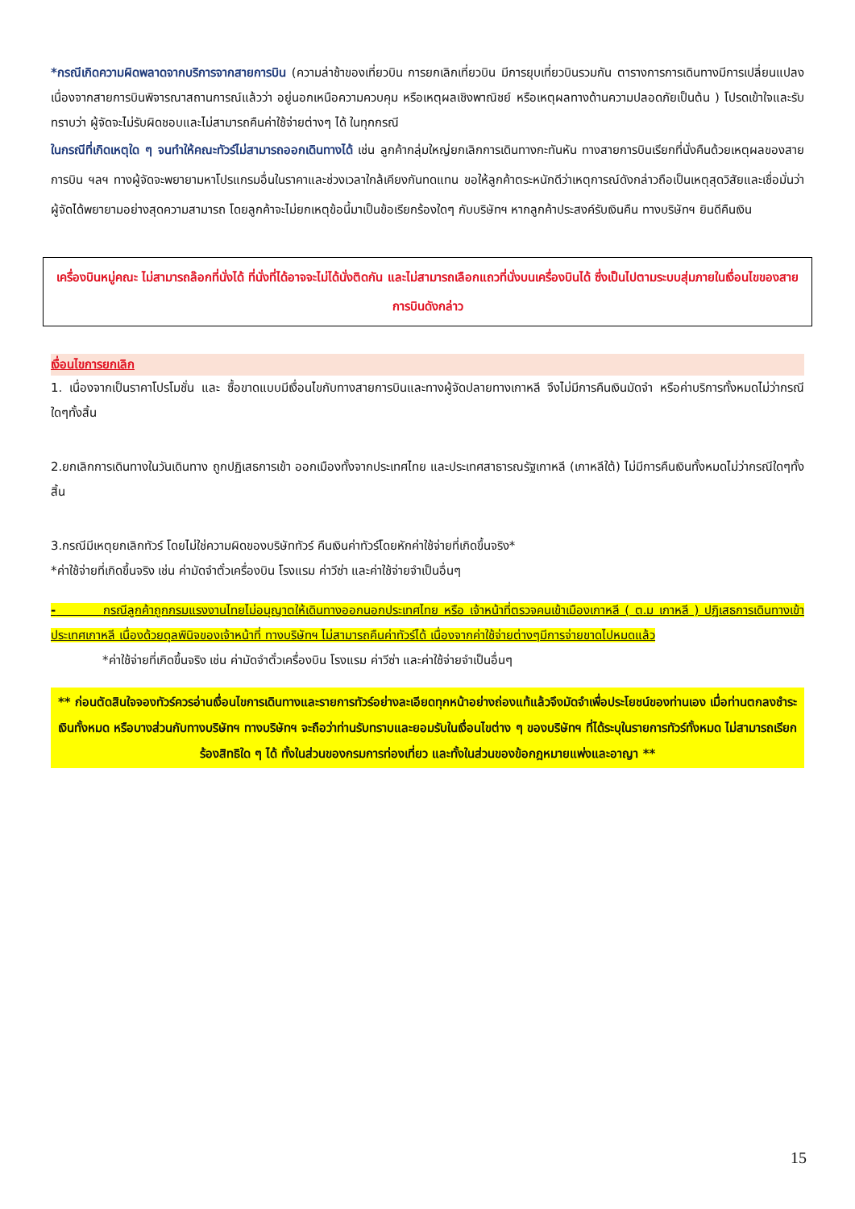*กรณีเกิดความผิดพลาดจากบริการจากสายการบิน (ความล่าช้าของเที่ยวบิน การยกเลิกเที่ยวบิน มีการยุบเที่ยวบินรวมกัน ตารางการการเดินทางมีการเปลี่ยนแปลง เนื่องจากสายการบินพิจารณาสถานการณ์แล้วว่า อยู่นอกเหนือความควบคุม หรือเหตุผลเชิงพาณิชย์ หรือเหตุผลทางด้านความปลอดภัยเป็นต้น ) โปรดเข้าใจและรับทราบว่า ผู้จัดจะไม่รับผิดชอบและไม่สามารถคืนค่าใช้จ่ายต่างๆ ได้ ในทุกกรณี
ในกรณีที่เกิดเหตุใด ๆ จนทำให้คณะทัวร์ไม่สามารถออกเดินทางได้ เช่น ลูกค้ากลุ่มใหญ่ยกเลิกการเดินทางกะทันหัน ทางสายการบินเรียกที่นั่งคืนด้วยเหตุผลของสายการบิน ฯลฯ ทางผู้จัดจะพยายามหาโปรแกรมอื่นในราคาและช่วงเวลาใกล้เคียงกันทดแทน ขอให้ลูกค้าตระหนักดีว่าเหตุการณ์ดังกล่าวถือเป็นเหตุสุดวิสัยและเชื่อมั่นว่าผู้จัดได้พยายามอย่างสุดความสามารถ โดยลูกค้าจะไม่ยกเหตุข้อนี้มาเป็นข้อเรียกร้องใดๆ กับบริษัทฯ หากลูกค้าประสงค์รับเงินคืน ทางบริษัทฯ ยินดีคืนเงิน
เครื่องบินหมู่คณะ ไม่สามารถล๊อกที่นั่งได้ ที่นั่งที่ได้อาจจะไม่ได้นั่งติดกัน และไม่สามารถเลือกแถวที่นั่งบนเครื่องบินได้ ซึ่งเป็นไปตามระบบสุ่มภายในเงื่อนไขของสายการบินดังกล่าว
เงื่อนไขการยกเลิก
1. เนื่องจากเป็นราคาโปรโมชั่น และ ซื้อขาดแบบมีเงื่อนไขกับทางสายการบินและทางผู้จัดปลายทางเกาหลี จึงไม่มีการคืนเงินมัดจำ หรือค่าบริการทั้งหมดไม่ว่ากรณีใดๆทั้งสิ้น
2.ยกเลิกการเดินทางในวันเดินทาง ถูกปฏิเสธการเข้า ออกเมืองทั้งจากประเทศไทย และประเทศสาธารณรัฐเกาหลี (เกาหลีใต้) ไม่มีการคืนเงินทั้งหมดไม่ว่ากรณีใดๆทั้งสิ้น
3.กรณีมีเหตุยกเลิกทัวร์ โดยไม่ใช่ความผิดของบริษัททัวร์ คืนเงินค่าทัวร์โดยหักค่าใช้จ่ายที่เกิดขึ้นจริง*
*ค่าใช้จ่ายที่เกิดขึ้นจริง เช่น ค่ามัดจำตั๋วเครื่องบิน โรงแรม ค่าวีซ่า และค่าใช้จ่ายจำเป็นอื่นๆ
- กรณีลูกค้าถูกกรมแรงงานไทยไม่อนุญาตให้เดินทางออกนอกประเทศไทย หรือ เจ้าหน้าที่ตรวจคนเข้าเมืองเกาหลี ( ต.ม เกาหลี ) ปฏิเสธการเดินทางเข้าประเทศเกาหลี เนื่องด้วยดุลพินิจของเจ้าหน้าที่ ทางบริษัทฯ ไม่สามารถคืนค่าทัวร์ได้ เนื่องจากค่าใช้จ่ายต่างๆมีการจ่ายขาดไปหมดแล้ว
*ค่าใช้จ่ายที่เกิดขึ้นจริง เช่น ค่ามัดจำตั๋วเครื่องบิน โรงแรม ค่าวีซ่า และค่าใช้จ่ายจำเป็นอื่นๆ
** ก่อนตัดสินใจจองทัวร์ควรอ่านเงื่อนไขการเดินทางและรายการทัวร์อย่างละเอียดทุกหน้าอย่างถ่องแท้แล้วจึงมัดจำเพื่อประโยชน์ของท่านเอง เมื่อท่านตกลงชำระเงินทั้งหมด หรือบางส่วนกับทางบริษัทฯ ทางบริษัทฯ จะถือว่าท่านรับทราบและยอมรับในเงื่อนไขต่าง ๆ ของบริษัทฯ ที่ได้ระบุในรายการทัวร์ทั้งหมด ไม่สามารถเรียกร้องสิทธิใด ๆ ได้ ทั้งในส่วนของกรมการท่องเที่ยว และทั้งในส่วนของข้อกฎหมายแพ่งและอาญา **
15